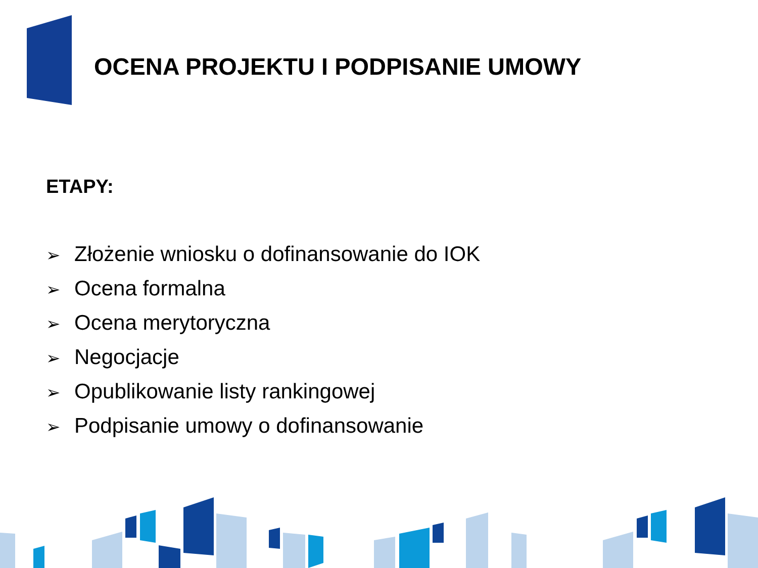OCENA PROJEKTU I PODPISANIE UMOWY
ETAPY:
➢ Złożenie wniosku o dofinansowanie do IOK
➢ Ocena formalna
➢ Ocena merytoryczna
➢ Negocjacje
➢ Opublikowanie listy rankingowej
➢ Podpisanie umowy o dofinansowanie